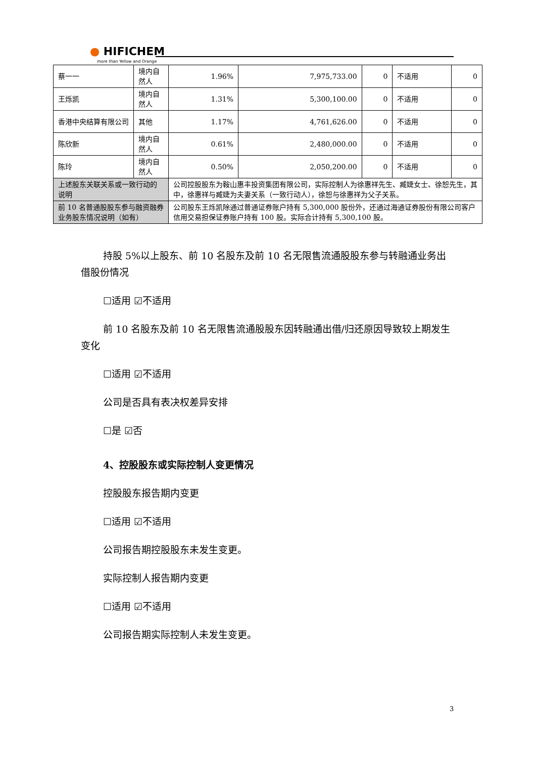● HIFICHEM
more than Yellow and Orange
| 蔡一一 | 境内自然人 | 1.96% | 7,975,733.00 | 0 | 不适用 | 0 |
| 王烁凯 | 境内自然人 | 1.31% | 5,300,100.00 | 0 | 不适用 | 0 |
| 香港中央结算有限公司 | 其他 | 1.17% | 4,761,626.00 | 0 | 不适用 | 0 |
| 陈欣新 | 境内自然人 | 0.61% | 2,480,000.00 | 0 | 不适用 | 0 |
| 陈玲 | 境内自然人 | 0.50% | 2,050,200.00 | 0 | 不适用 | 0 |
| 上述股东关联关系或一致行动的说明 | | 公司控股股东为鞍山惠丰投资集团有限公司，实际控制人为徐惠祥先生、臧婕女士、徐恕先生，其中，徐惠祥与臧婕为夫妻关系（一致行动人），徐恕与徐惠祥为父子关系。 | | | | |
| 前 10 名普通股股东参与融资融券业务股东情况说明（如有） | | 公司股东王烁凯除通过普通证券账户持有 5,300,000 股份外，还通过海通证券股份有限公司客户信用交易担保证券账户持有 100 股。实际合计持有 5,300,100 股。 | | | | |
持股 5%以上股东、前 10 名股东及前 10 名无限售流通股股东参与转融通业务出借股份情况
☐适用 ☑不适用
前 10 名股东及前 10 名无限售流通股股东因转融通出借/归还原因导致较上期发生变化
☐适用 ☑不适用
公司是否具有表决权差异安排
☐是 ☑否
4、控股股东或实际控制人变更情况
控股股东报告期内变更
☐适用 ☑不适用
公司报告期控股股东未发生变更。
实际控制人报告期内变更
☐适用 ☑不适用
公司报告期实际控制人未发生变更。
3